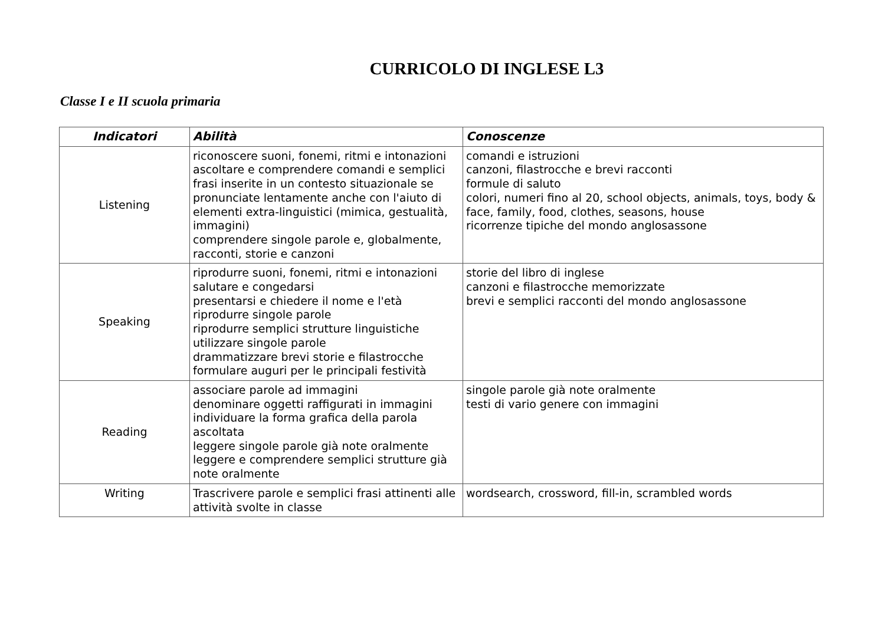CURRICOLO DI INGLESE L3
Classe I e II scuola primaria
| Indicatori | Abilità | Conoscenze |
| --- | --- | --- |
| Listening | riconoscere suoni, fonemi, ritmi e intonazioni ascoltare e comprendere comandi e semplici frasi inserite in un contesto situazionale se pronunciate lentamente anche con l'aiuto di elementi extra-linguistici (mimica, gestualità, immagini) comprendere singole parole e, globalmente, racconti, storie e canzoni | comandi e istruzioni canzoni, filastrocche e brevi racconti formule di saluto colori, numeri fino al 20, school objects, animals, toys, body & face, family, food, clothes, seasons, house ricorrenze tipiche del mondo anglosassone |
| Speaking | riprodurre suoni, fonemi, ritmi e intonazioni salutare e congedarsi presentarsi e chiedere il nome e l'età riprodurre singole parole riprodurre semplici strutture linguistiche utilizzare singole parole drammatizzare brevi storie e filastrocche formulare auguri per le principali festività | storie del libro di inglese canzoni e filastrocche memorizzate brevi e semplici racconti del mondo anglosassone |
| Reading | associare parole ad immagini denominare oggetti raffigurati in immagini individuare la forma grafica della parola ascoltata leggere singole parole già note oralmente leggere e comprendere semplici strutture già note oralmente | singole parole già note oralmente testi di vario genere con immagini |
| Writing | Trascrivere parole e semplici frasi attinenti alle attività svolte in classe | wordsearch, crossword, fill-in, scrambled words |